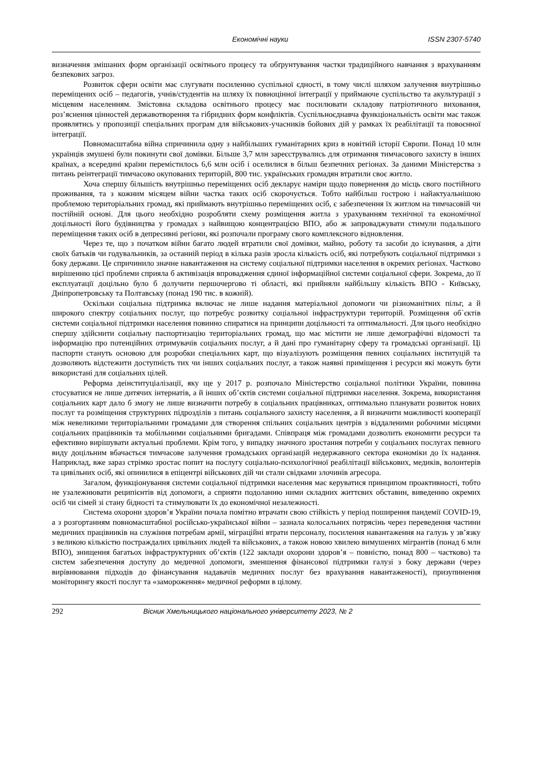Економічні науки ISSN 2307-5740
визначення змішаних форм організації освітнього процесу та обґрунтування частки традиційного навчання з врахуванням безпекових загроз.
Розвиток сфери освіти має слугувати посиленню суспільної єдності, в тому числі шляхом залучення внутрішньо переміщених осіб – педагогів, учнів/студентів на шляху їх повноцінної інтеграції у приймаюче суспільство та акультурації з місцевим населенням. Змістовна складова освітнього процесу має посилювати складову патріотичного виховання, роз’яснення цінностей державотворення та гібридних форм конфліктів. Суспільноєднавча функціональність освіти має також проявлятись у пропозиції спеціальних програм для військових-учасників бойових дій у рамках їх реабілітації та повоєнної інтеграції.
Повномасштабна війна спричинила одну з найбільших гуманітарних криз в новітній історії Європи. Понад 10 млн українців змушені були покинути свої домівки. Більше 3,7 млн зареєструвались для отримання тимчасового захисту в інших країнах, а всередині країни перемістилось 6,6 млн осіб і оселилися в більш безпечних регіонах. За даними Міністерства з питань реінтеграції тимчасово окупованих територій, 800 тис. українських громадян втратили своє житло.
Хоча спершу більшість внутрішньо переміщених осіб декларує наміри щодо повернення до місць свого постійного проживання, та з кожним місяцем війни частка таких осіб скорочується. Тобто найбільш гострою і найактуальнішою проблемою територіальних громад, які приймають внутрішньо переміщених осіб, є забезпечення їх житлом на тимчасовій чи постійній основі. Для цього необхідно розробляти схему розміщення житла з урахуванням технічної та економічної доцільності його будівництва у громадах з найвищою концентрацією ВПО, або ж запроваджувати стимули подальшого переміщення таких осіб в депресивні регіони, які розпочали програму свого комплексного відновлення.
Через те, що з початком війни багато людей втратили свої домівки, майно, роботу та засоби до існування, а діти своїх батьків чи годувальників, за останній період в кілька разів зросла кількість осіб, які потребують соціальної підтримки з боку держави. Це спричинило значне навантаження на систему соціальної підтримки населення в окремих регіонах. Частково вирішенню цієї проблеми сприяла б активізація впровадження єдиної інформаційної системи соціальної сфери. Зокрема, до її експлуатації доцільно було б долучити першочергово ті області, які прийняли найбільшу кількість ВПО - Київську, Дніпропетровську та Полтавську (понад 190 тис. в кожній).
Оскільки соціальна підтримка включає не лише надання матеріальної допомоги чи різноманітних пільг, а й широкого спектру соціальних послуг, що потребує розвитку соціальної інфраструктури територій. Розміщення об`єктів системи соціальної підтримки населення повинно спиратися на принципи доцільності та оптимальності. Для цього необхідно спершу здійснити соціальну паспортизацію територіальних громад, що має містити не лише демографічні відомості та інформацію про потенційних отримувачів соціальних послуг, а й дані про гуманітарну сферу та громадські організації. Ці паспорти стануть основою для розробки спеціальних карт, що візуалізують розміщення певних соціальних інституцій та дозволяють відстежити доступність тих чи інших соціальних послуг, а також наявні приміщення і ресурси які можуть бути використані для соціальних цілей.
Реформа деінституціалізації, яку ще у 2017 р. розпочало Міністерство соціальної політики України, повинна стосуватися не лише дитячих інтернатів, а й інших об’єктів системи соціальної підтримки населення. Зокрема, використання соціальних карт дало б змогу не лише визначити потребу в соціальних працівниках, оптимально планувати розвиток нових послуг та розміщення структурних підрозділів з питань соціального захисту населення, а й визначити можливості кооперації між невеликими територіальними громадами для створення спільних соціальних центрів з віддаленими робочими місцями соціальних працівників та мобільними соціальними бригадами. Співпраця між громадами дозволить економити ресурси та ефективно вирішувати актуальні проблеми. Крім того, у випадку значного зростання потреби у соціальних послугах певного виду доцільним вбачається тимчасове залучення громадських організацій недержавного сектора економіки до їх надання. Наприклад, вже зараз стрімко зростає попит на послугу соціально-психологічної реабілітації військових, медиків, волонтерів та цивільних осіб, які опинилися в епіцентрі військових дій чи стали свідками злочинів агресора.
Загалом, функціонування системи соціальної підтримки населення має керуватися принципом проактивності, тобто не узалежнювати реципієнтів від допомоги, а сприяти подоланню ними складних життєвих обставин, виведенню окремих осіб чи сімей зі стану бідності та стимулювати їх до економічної незалежності.
Система охорони здоров’я України почала помітно втрачати свою стійкість у період поширення пандемії COVID-19, а з розгортанням повномасштабної російсько-української війни – зазнала колосальних потрясінь через переведення частини медичних працівників на служіння потребам армії, міграційні втрати персоналу, посилення навантаження на галузь у зв’язку з великою кількістю постраждалих цивільних людей та військових, а також новою хвилею вимушених мігрантів (понад 6 млн ВПО), знищення багатьох інфраструктурних об’єктів (122 заклади охорони здоров’я – повністю, понад 800 – частково) та систем забезпечення доступу до медичної допомоги, зменшення фінансової підтримки галузі з боку держави (через вирівнювання підходів до фінансування надавачів медичних послуг без врахування навантаженості), призупинення моніторингу якості послуг та «замороження» медичної реформи в цілому.
292 Вісник Хмельницького національного університету 2023, № 2